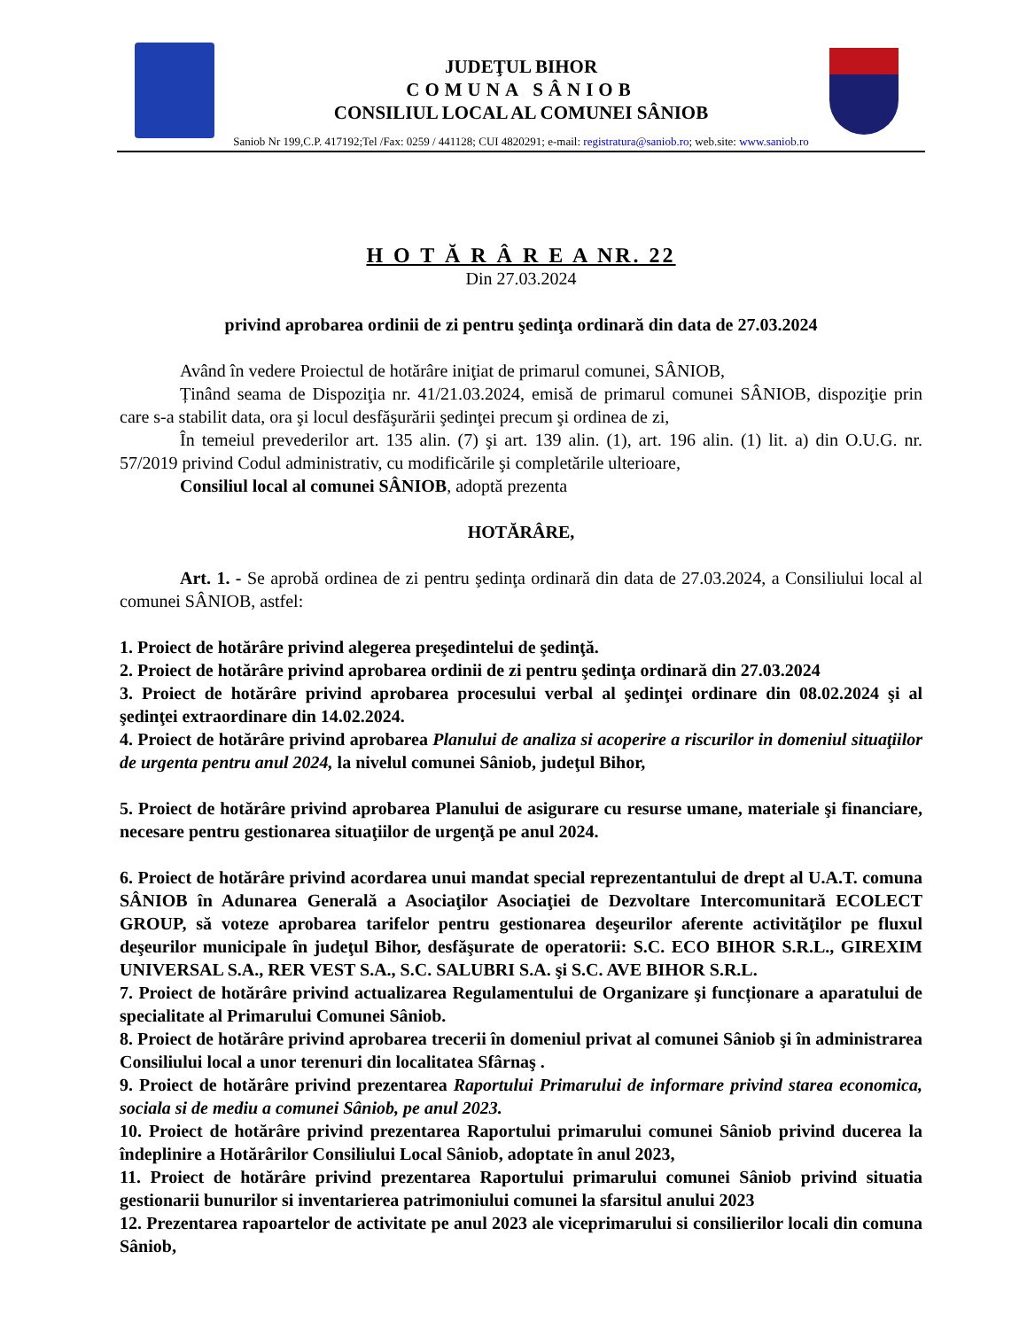JUDEŢUL BIHOR
COMUNA SÂNIOB
CONSILIUL LOCAL AL COMUNEI SÂNIOB
Saniob Nr 199,C.P. 417192;Tel /Fax: 0259 / 441128; CUI 4820291; e-mail: registratura@saniob.ro; web.site: www.saniob.ro
H O T Ă R Â R E A NR. 22
Din 27.03.2024
privind aprobarea ordinii de zi pentru şedinţa ordinară din data de 27.03.2024
Având în vedere Proiectul de hotărâre iniţiat de primarul comunei, SÂNIOB,
Ținând seama de Dispoziţia nr. 41/21.03.2024, emisă de primarul comunei SÂNIOB, dispoziţie prin care s-a stabilit data, ora şi locul desfăşurării şedinţei precum şi ordinea de zi,
În temeiul prevederilor art. 135 alin. (7) şi art. 139 alin. (1), art. 196 alin. (1) lit. a) din O.U.G. nr. 57/2019 privind Codul administrativ, cu modificările şi completările ulterioare,
Consiliul local al comunei SÂNIOB, adoptă prezenta
HOTĂRÂRE,
Art. 1. - Se aprobă ordinea de zi pentru şedinţa ordinară din data de 27.03.2024, a Consiliului local al comunei SÂNIOB, astfel:
1. Proiect de hotărâre privind alegerea preşedintelui de şedinţă.
2. Proiect de hotărâre privind aprobarea ordinii de zi pentru şedinţa ordinară din 27.03.2024
3. Proiect de hotărâre privind aprobarea procesului verbal al şedinţei ordinare din 08.02.2024 şi al şedinţei extraordinare din 14.02.2024.
4. Proiect de hotărâre privind aprobarea Planului de analiza si acoperire a riscurilor in domeniul situaţiilor de urgenta pentru anul 2024, la nivelul comunei Sâniob, judeţul Bihor,
5. Proiect de hotărâre privind aprobarea Planului de asigurare cu resurse umane, materiale şi financiare, necesare pentru gestionarea situaţiilor de urgenţă pe anul 2024.
6. Proiect de hotărâre privind acordarea unui mandat special reprezentantului de drept al U.A.T. comuna SÂNIOB în Adunarea Generală a Asociaţilor Asociaţiei de Dezvoltare Intercomunitară ECOLECT GROUP, să voteze aprobarea tarifelor pentru gestionarea deşeurilor aferente activităţilor pe fluxul deşeurilor municipale în judeţul Bihor, desfăşurate de operatorii: S.C. ECO BIHOR S.R.L., GIREXIM UNIVERSAL S.A., RER VEST S.A., S.C. SALUBRI S.A. şi S.C. AVE BIHOR S.R.L.
7. Proiect de hotărâre privind actualizarea Regulamentului de Organizare şi funcționare a aparatului de specialitate al Primarului Comunei Sâniob.
8. Proiect de hotărâre privind aprobarea trecerii în domeniul privat al comunei Sâniob şi în administrarea Consiliului local a unor terenuri din localitatea Sfârnaş .
9. Proiect de hotărâre privind prezentarea Raportului Primarului de informare privind starea economica, sociala si de mediu a comunei Sâniob, pe anul 2023.
10. Proiect de hotărâre privind prezentarea Raportului primarului comunei Sâniob privind ducerea la îndeplinire a Hotărârilor Consiliului Local Sâniob, adoptate în anul 2023,
11. Proiect de hotărâre privind prezentarea Raportului primarului comunei Sâniob privind situatia gestionarii bunurilor si inventarierea patrimoniului comunei la sfarsitul anului 2023
12. Prezentarea rapoartelor de activitate pe anul 2023 ale viceprimarului si consilierilor locali din comuna Sâniob,